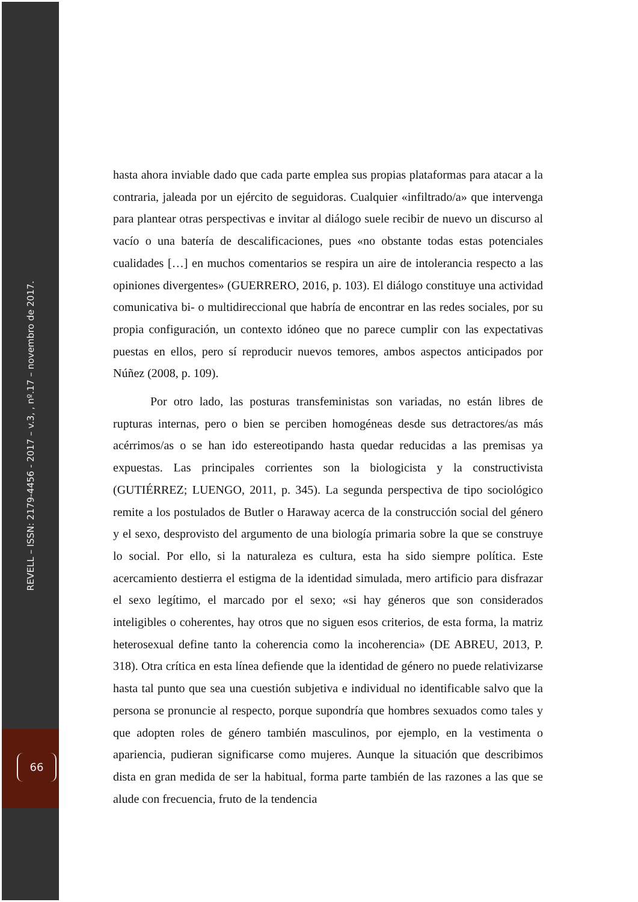REVELL – ISSN: 2179-4456 - 2017 – v.3, , nº.17 – novembro de 2017.
66
hasta ahora inviable dado que cada parte emplea sus propias plataformas para atacar a la contraria, jaleada por un ejército de seguidoras. Cualquier «infiltrado/a» que intervenga para plantear otras perspectivas e invitar al diálogo suele recibir de nuevo un discurso al vacío o una batería de descalificaciones, pues «no obstante todas estas potenciales cualidades […] en muchos comentarios se respira un aire de intolerancia respecto a las opiniones divergentes» (GUERRERO, 2016, p. 103). El diálogo constituye una actividad comunicativa bi- o multidireccional que habría de encontrar en las redes sociales, por su propia configuración, un contexto idóneo que no parece cumplir con las expectativas puestas en ellos, pero sí reproducir nuevos temores, ambos aspectos anticipados por Núñez (2008, p. 109).
Por otro lado, las posturas transfeministas son variadas, no están libres de rupturas internas, pero o bien se perciben homogéneas desde sus detractores/as más acérrimos/as o se han ido estereotipando hasta quedar reducidas a las premisas ya expuestas. Las principales corrientes son la biologicista y la constructivista (GUTIÉRREZ; LUENGO, 2011, p. 345). La segunda perspectiva de tipo sociológico remite a los postulados de Butler o Haraway acerca de la construcción social del género y el sexo, desprovisto del argumento de una biología primaria sobre la que se construye lo social. Por ello, si la naturaleza es cultura, esta ha sido siempre política. Este acercamiento destierra el estigma de la identidad simulada, mero artificio para disfrazar el sexo legítimo, el marcado por el sexo; «si hay géneros que son considerados inteligibles o coherentes, hay otros que no siguen esos criterios, de esta forma, la matriz heterosexual define tanto la coherencia como la incoherencia» (DE ABREU, 2013, P. 318). Otra crítica en esta línea defiende que la identidad de género no puede relativizarse hasta tal punto que sea una cuestión subjetiva e individual no identificable salvo que la persona se pronuncie al respecto, porque supondría que hombres sexuados como tales y que adopten roles de género también masculinos, por ejemplo, en la vestimenta o apariencia, pudieran significarse como mujeres. Aunque la situación que describimos dista en gran medida de ser la habitual, forma parte también de las razones a las que se alude con frecuencia, fruto de la tendencia